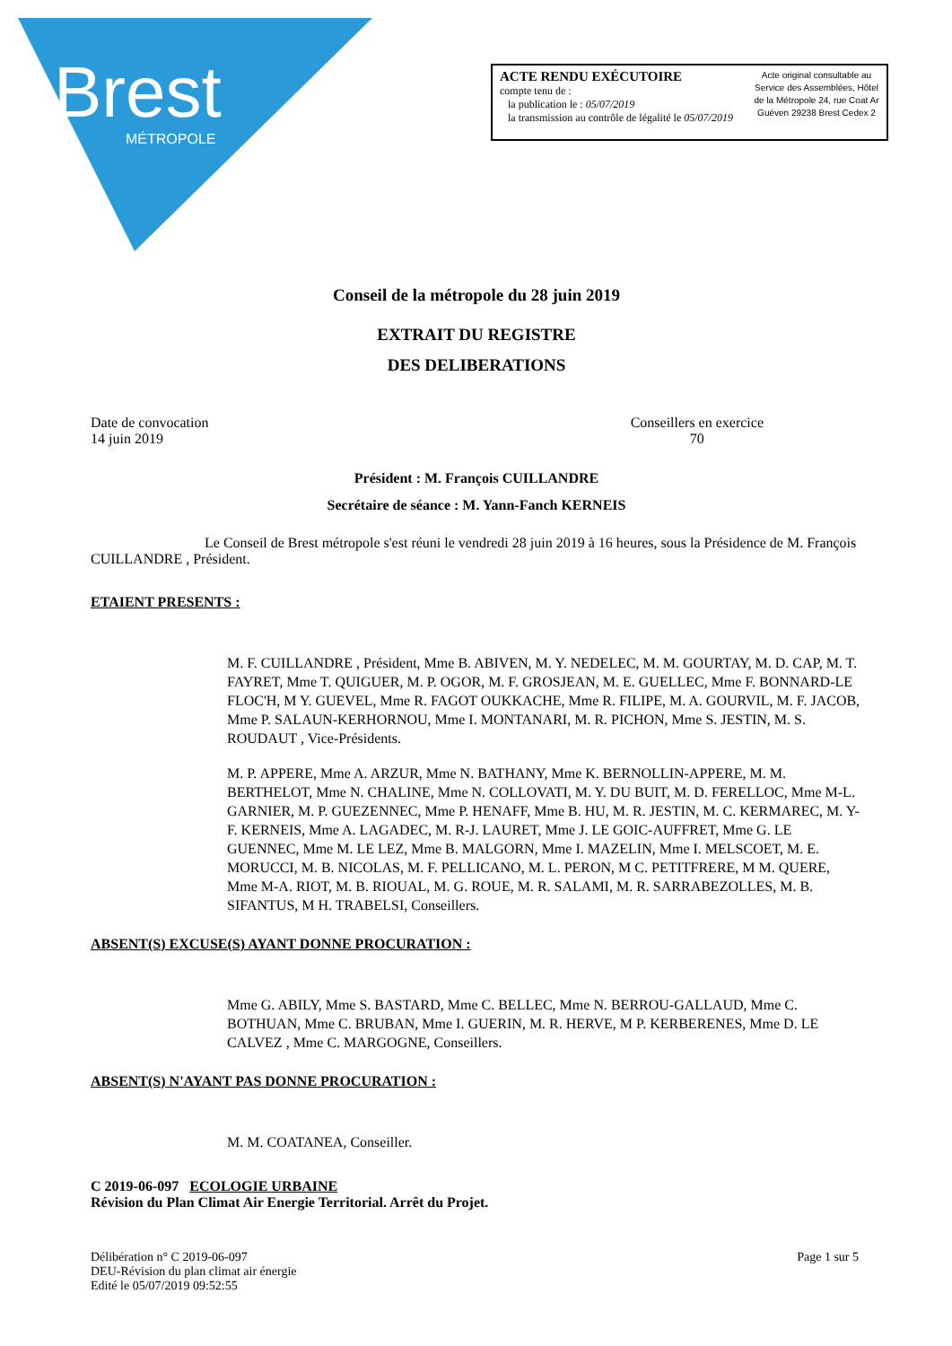Brest
MÉTROPOLE
ACTE RENDU EXÉCUTOIRE
compte tenu de :
la publication le : 05/07/2019
la transmission au contrôle de légalité le 05/07/2019
Acte original consultable au Service des Assemblées, Hôtel de la Métropole 24, rue Coat Ar Guéven 29238 Brest Cedex 2
Conseil de la métropole du 28 juin 2019
EXTRAIT DU REGISTRE
DES DELIBERATIONS
Date de convocation
14 juin 2019
Conseillers en exercice
70
Président : M. François CUILLANDRE
Secrétaire de séance : M. Yann-Fanch KERNEIS
Le Conseil de Brest métropole s'est réuni le vendredi 28 juin 2019 à 16 heures, sous la Présidence de M. François CUILLANDRE , Président.
ETAIENT PRESENTS :
M. F. CUILLANDRE , Président, Mme B. ABIVEN, M. Y. NEDELEC, M. M. GOURTAY, M. D. CAP, M. T. FAYRET, Mme T. QUIGUER, M. P. OGOR, M. F. GROSJEAN, M. E. GUELLEC, Mme F. BONNARD-LE FLOC'H, M Y. GUEVEL, Mme R. FAGOT OUKKACHE, Mme R. FILIPE, M. A. GOURVIL, M. F. JACOB, Mme P. SALAUN-KERHORNOU, Mme I. MONTANARI, M. R. PICHON, Mme S. JESTIN, M. S. ROUDAUT , Vice-Présidents.
M. P. APPERE, Mme A. ARZUR, Mme N. BATHANY, Mme K. BERNOLLIN-APPERE, M. M. BERTHELOT, Mme N. CHALINE, Mme N. COLLOVATI, M. Y. DU BUIT, M. D. FERELLOC, Mme M-L. GARNIER, M. P. GUEZENNEC, Mme P. HENAFF, Mme B. HU, M. R. JESTIN, M. C. KERMAREC, M. Y-F. KERNEIS, Mme A. LAGADEC, M. R-J. LAURET, Mme J. LE GOIC-AUFFRET, Mme G. LE GUENNEC, Mme M. LE LEZ, Mme B. MALGORN, Mme I. MAZELIN, Mme I. MELSCOET, M. E. MORUCCI, M. B. NICOLAS, M. F. PELLICANO, M. L. PERON, M C. PETITFRERE, M M. QUERE, Mme M-A. RIOT, M. B. RIOUAL, M. G. ROUE, M. R. SALAMI, M. R. SARRABEZOLLES, M. B. SIFANTUS, M H. TRABELSI, Conseillers.
ABSENT(S) EXCUSE(S) AYANT DONNE PROCURATION :
Mme G. ABILY, Mme S. BASTARD, Mme C. BELLEC, Mme N. BERROU-GALLAUD, Mme C. BOTHUAN, Mme C. BRUBAN, Mme I. GUERIN, M. R. HERVE, M P. KERBERENES, Mme D. LE CALVEZ , Mme C. MARGOGNE, Conseillers.
ABSENT(S) N'AYANT PAS DONNE PROCURATION :
M. M. COATANEA, Conseiller.
C 2019-06-097 ECOLOGIE URBAINE
Révision du Plan Climat Air Energie Territorial. Arrêt du Projet.
Délibération n° C 2019-06-097
DEU-Révision du plan climat air énergie
Edité le 05/07/2019 09:52:55
Page 1 sur 5